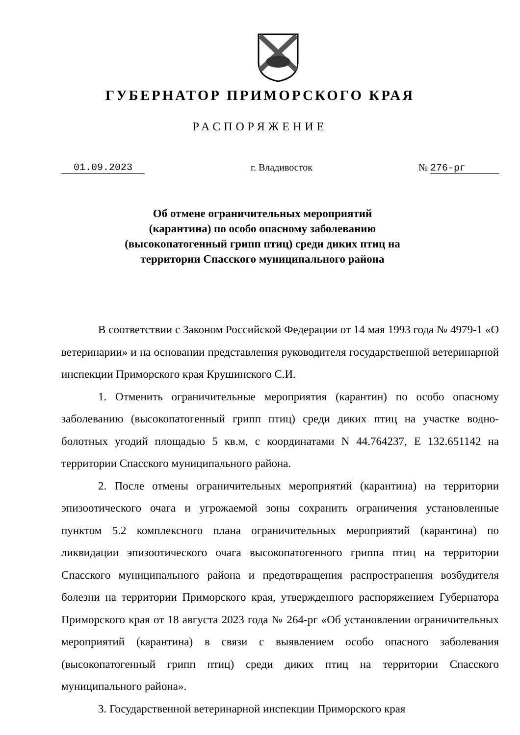ГУБЕРНАТОР ПРИМОРСКОГО КРАЯ
РАСПОРЯЖЕНИЕ
01.09.2023 г. Владивосток № 276-рг
Об отмене ограничительных мероприятий (карантина) по особо опасному заболеванию (высокопатогенный грипп птиц) среди диких птиц на территории Спасского муниципального района
В соответствии с Законом Российской Федерации от 14 мая 1993 года № 4979-1 «О ветеринарии» и на основании представления руководителя государственной ветеринарной инспекции Приморского края Крушинского С.И.
1. Отменить ограничительные мероприятия (карантин) по особо опасному заболеванию (высокопатогенный грипп птиц) среди диких птиц на участке водно-болотных угодий площадью 5 кв.м, с координатами N 44.764237, E 132.651142 на территории Спасского муниципального района.
2. После отмены ограничительных мероприятий (карантина) на территории эпизоотического очага и угрожаемой зоны сохранить ограничения установленные пунктом 5.2 комплексного плана ограничительных мероприятий (карантина) по ликвидации эпизоотического очага высокопатогенного гриппа птиц на территории Спасского муниципального района и предотвращения распространения возбудителя болезни на территории Приморского края, утвержденного распоряжением Губернатора Приморского края от 18 августа 2023 года № 264-рг «Об установлении ограничительных мероприятий (карантина) в связи с выявлением особо опасного заболевания (высокопатогенный грипп птиц) среди диких птиц на территории Спасского муниципального района».
3. Государственной ветеринарной инспекции Приморского края